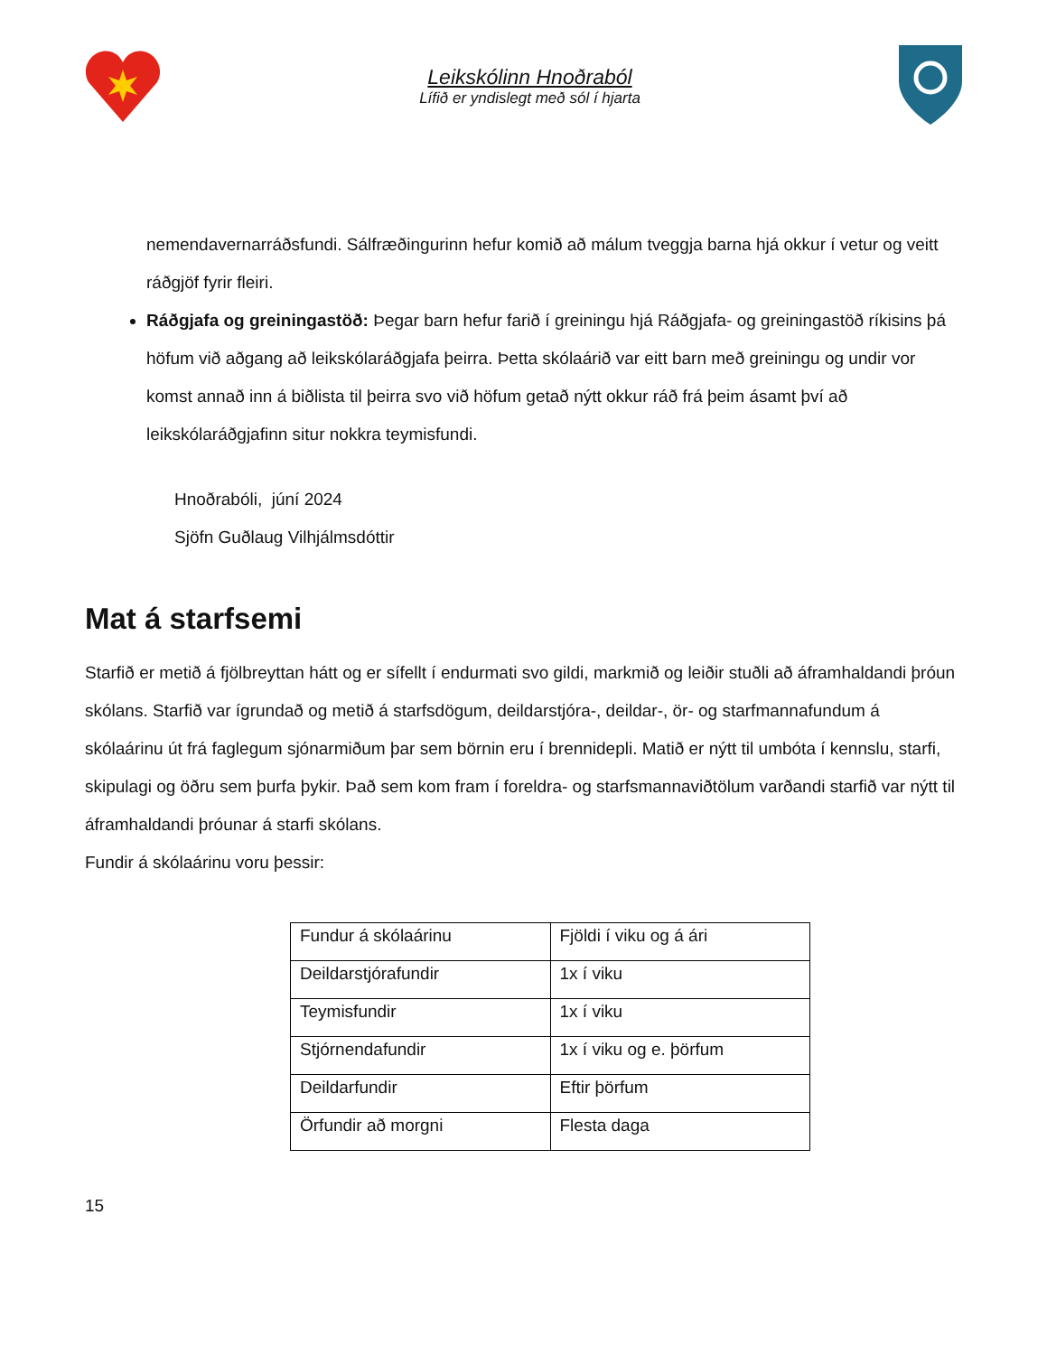Leikskólinn Hnoðraból
Lífið er yndislegt með sól í hjarta
nemendavernarráðsfundi. Sálfræðingurinn hefur komið að málum tveggja barna hjá okkur í vetur og veitt ráðgjöf fyrir fleiri.
Ráðgjafa og greiningastöð: Þegar barn hefur farið í greiningu hjá Ráðgjafa- og greiningastöð ríkisins þá höfum við aðgang að leikskólaráðgjafa þeirra. Þetta skólaárið var eitt barn með greiningu og undir vor komst annað inn á biðlista til þeirra svo við höfum getað nýtt okkur ráð frá þeim ásamt því að leikskólaráðgjafinn situr nokkra teymisfundi.
Hnoðrabóli, júní 2024
Sjöfn Guðlaug Vilhjálmsdóttir
Mat á starfsemi
Starfið er metið á fjölbreyttan hátt og er sífellt í endurmati svo gildi, markmið og leiðir stuðli að áframhaldandi þróun skólans. Starfið var ígrundað og metið á starfsdögum, deildarstjóra-, deildar-, ör- og starfmannafundum á skólaárinu út frá faglegum sjónarmiðum þar sem börnin eru í brennidepli. Matið er nýtt til umbóta í kennslu, starfi, skipulagi og öðru sem þurfa þykir. Það sem kom fram í foreldra- og starfsmannaviðtölum varðandi starfið var nýtt til áframhaldandi þróunar á starfi skólans.
Fundir á skólaárinu voru þessir:
| Fundur á skólaárinu | Fjöldi í viku og á ári |
| Deildarstjórafundir | 1x í viku |
| Teymisfundir | 1x í viku |
| Stjórnendafundir | 1x í viku og e. þörfum |
| Deildarfundir | Eftir þörfum |
| Örfundir að morgni | Flesta daga |
15